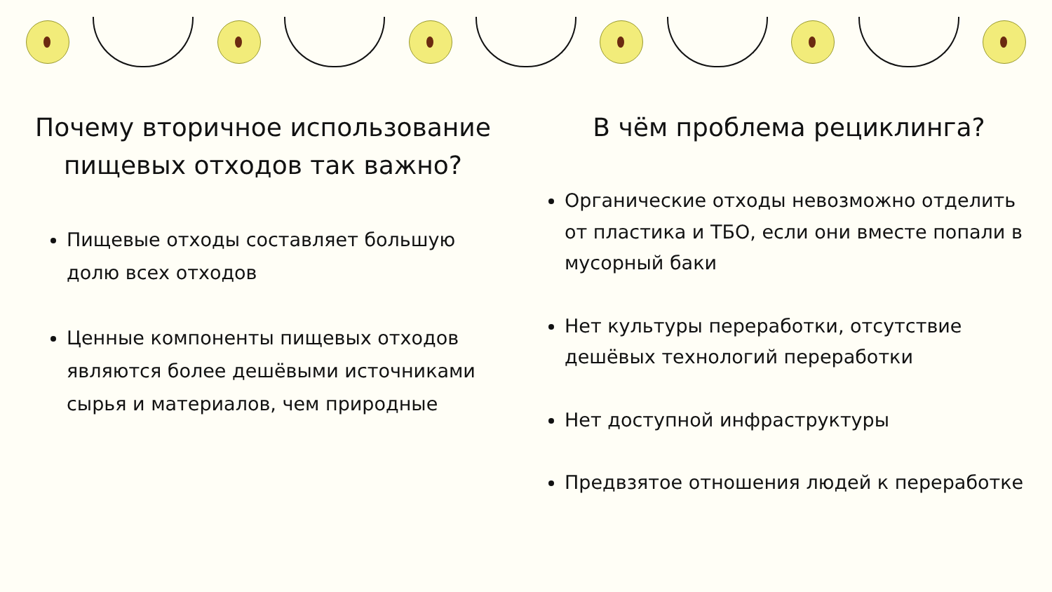Почему вторичное использование пищевых отходов так важно?
Пищевые отходы составляет большую долю всех отходов
Ценные компоненты пищевых отходов являются более дешёвыми источниками сырья и материалов, чем природные
В чём проблема рециклинга?
Органические отходы невозможно отделить от пластика и ТБО, если они вместе попали в мусорный баки
Нет культуры переработки, отсутствие дешёвых технологий переработки
Нет доступной инфраструктуры
Предвзятое отношения людей к переработке